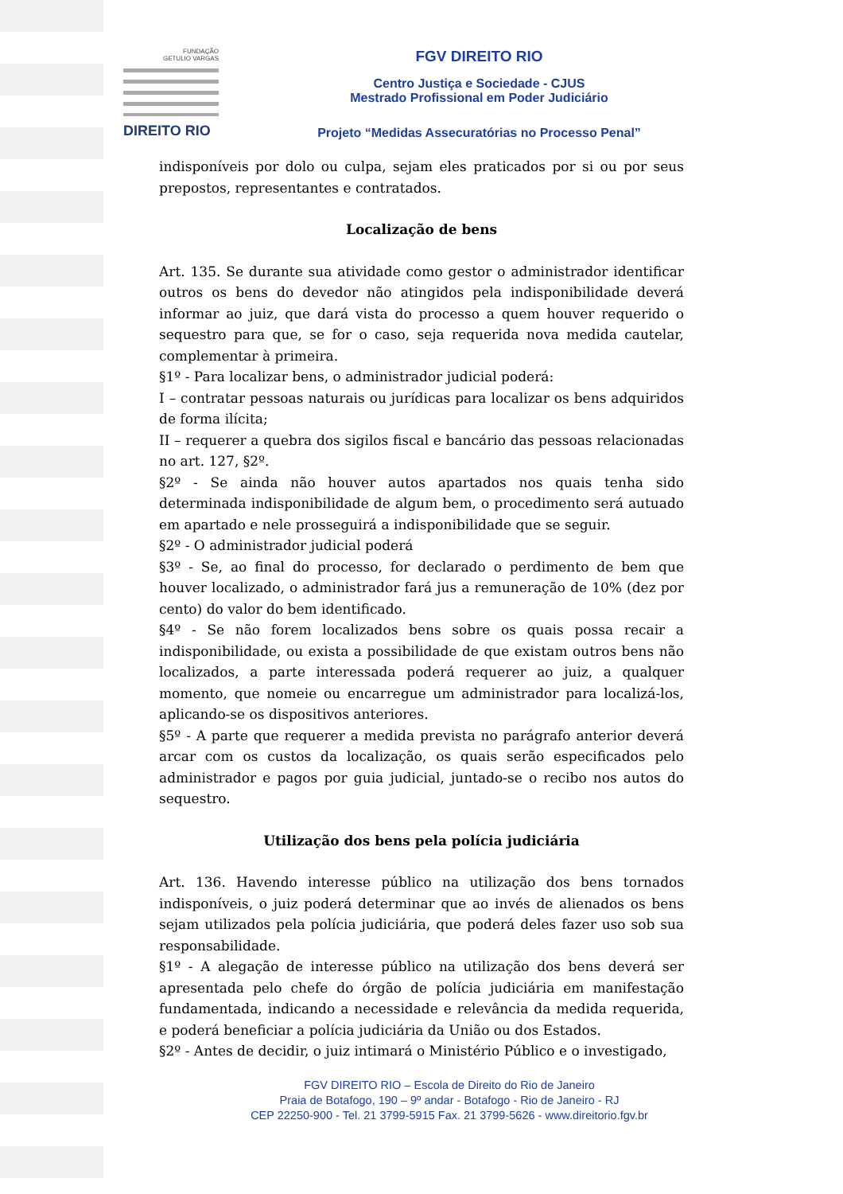FUNDAÇÃO
GETULIO VARGAS
DIREITO RIO
FGV DIREITO RIO
Centro Justiça e Sociedade - CJUS
Mestrado Profissional em Poder Judiciário
Projeto “Medidas Assecuratórias no Processo Penal”
indisponíveis por dolo ou culpa, sejam eles praticados por si ou por seus prepostos, representantes e contratados.
Localização de bens
Art. 135. Se durante sua atividade como gestor o administrador identificar outros os bens do devedor não atingidos pela indisponibilidade deverá informar ao juiz, que dará vista do processo a quem houver requerido o sequestro para que, se for o caso, seja requerida nova medida cautelar, complementar à primeira.
§1º - Para localizar bens, o administrador judicial poderá:
I – contratar pessoas naturais ou jurídicas para localizar os bens adquiridos de forma ilícita;
II – requerer a quebra dos sigilos fiscal e bancário das pessoas relacionadas no art. 127, §2º.
§2º - Se ainda não houver autos apartados nos quais tenha sido determinada indisponibilidade de algum bem, o procedimento será autuado em apartado e nele prosseguirá a indisponibilidade que se seguir.
§2º - O administrador judicial poderá
§3º - Se, ao final do processo, for declarado o perdimento de bem que houver localizado, o administrador fará jus a remuneração de 10% (dez por cento) do valor do bem identificado.
§4º - Se não forem localizados bens sobre os quais possa recair a indisponibilidade, ou exista a possibilidade de que existam outros bens não localizados, a parte interessada poderá requerer ao juiz, a qualquer momento, que nomeie ou encarregue um administrador para localizá-los, aplicando-se os dispositivos anteriores.
§5º - A parte que requerer a medida prevista no parágrafo anterior deverá arcar com os custos da localização, os quais serão especificados pelo administrador e pagos por guia judicial, juntado-se o recibo nos autos do sequestro.
Utilização dos bens pela polícia judiciária
Art. 136. Havendo interesse público na utilização dos bens tornados indisponíveis, o juiz poderá determinar que ao invés de alienados os bens sejam utilizados pela polícia judiciária, que poderá deles fazer uso sob sua responsabilidade.
§1º - A alegação de interesse público na utilização dos bens deverá ser apresentada pelo chefe do órgão de polícia judiciária em manifestação fundamentada, indicando a necessidade e relevância da medida requerida, e poderá beneficiar a polícia judiciária da União ou dos Estados.
§2º - Antes de decidir, o juiz intimará o Ministério Público e o investigado,
FGV DIREITO RIO – Escola de Direito do Rio de Janeiro
Praia de Botafogo, 190 – 9º andar - Botafogo - Rio de Janeiro - RJ
CEP 22250-900 - Tel. 21 3799-5915 Fax. 21 3799-5626 - www.direitorio.fgv.br